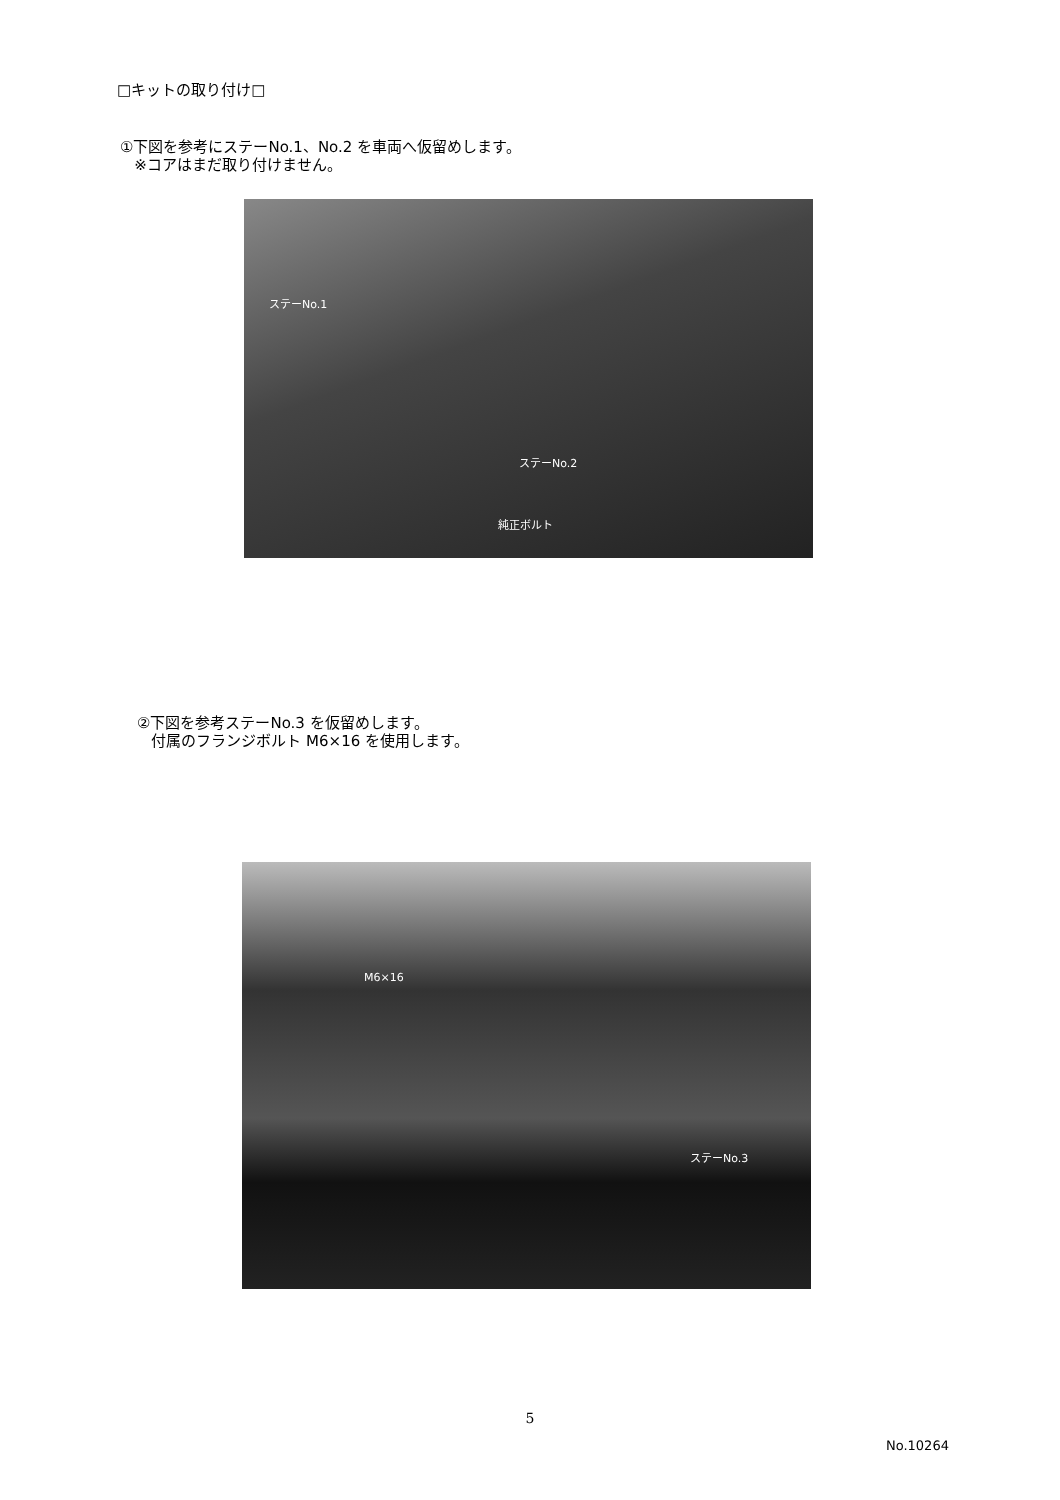□キットの取り付け□
①下図を参考にステーNo.1、No.2 を車両へ仮留めします。
※コアはまだ取り付けません。
ステーNo.1
ステーNo.2
純正ボルト
②下図を参考ステーNo.3 を仮留めします。
付属のフランジボルト M6×16 を使用します。
M6×16
ステーNo.3
5
No.10264